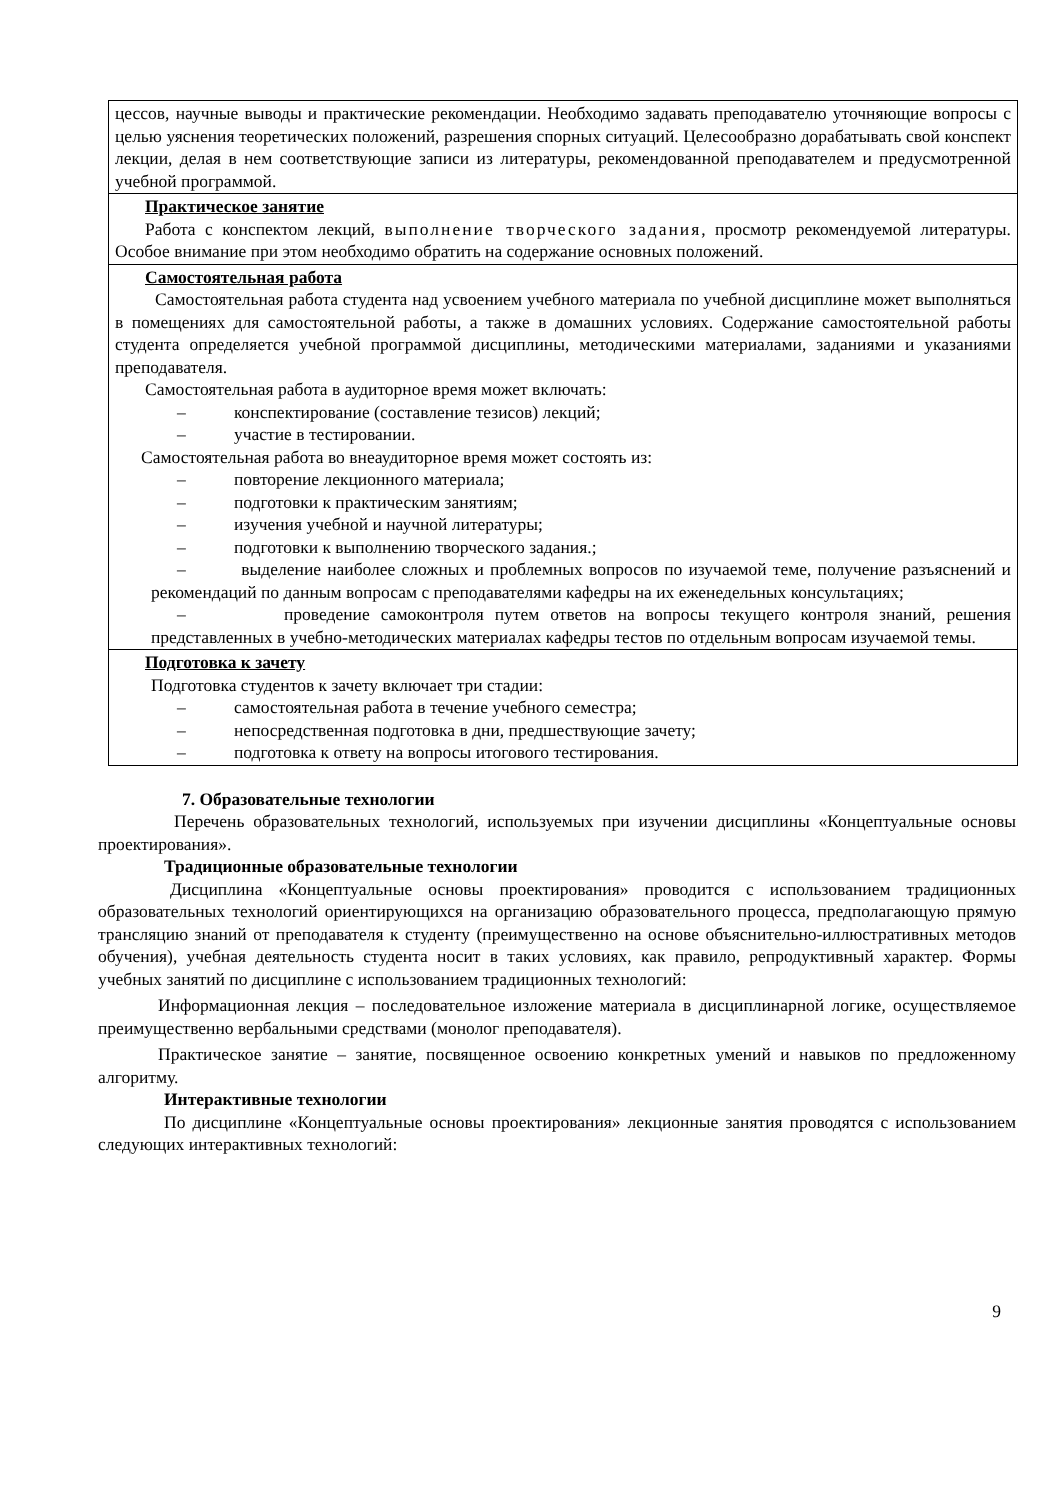| цессов, научные выводы и практические рекомендации. Необходимо задавать преподавателю уточняющие вопросы с целью уяснения теоретических положений, разрешения спорных ситуаций. Целесообразно дорабатывать свой конспект лекции, делая в нем соответствующие записи из литературы, рекомендованной преподавателем и предусмотренной учебной программой. |
| Практическое занятие Работа с конспектом лекций, выполнение творческого задания , просмотр рекомендуемой литературы. Особое внимание при этом необходимо обратить на содержание основных положений. |
| Самостоятельная работа Самостоятельная работа студента над усвоением учебного материала по учебной дисциплине может выполняться в помещениях для самостоятельной работы, а также в домашних условиях. Содержание самостоятельной работы студента определяется учебной программой дисциплины, методическими материалами, заданиями и указаниями преподавателя. Самостоятельная работа в аудиторное время может включать: – конспектирование (составление тезисов) лекций; – участие в тестировании. Самостоятельная работа во внеаудиторное время может состоять из: – повторение лекционного материала; – подготовки к практическим занятиям; – изучения учебной и научной литературы; – подготовки к выполнению творческого задания.; – выделение наиболее сложных и проблемных вопросов по изучаемой теме, получение разъяснений и рекомендаций по данным вопросам с преподавателями кафедры на их еженедельных консультациях; – проведение самоконтроля путем ответов на вопросы текущего контроля знаний, решения представленных в учебно-методических материалах кафедры тестов по отдельным вопросам изучаемой темы. |
| Подготовка к зачету Подготовка студентов к зачету включает три стадии: – самостоятельная работа в течение учебного семестра; – непосредственная подготовка в дни, предшествующие зачету; – подготовка к ответу на вопросы итогового тестирования. |
7. Образовательные технологии
Перечень образовательных технологий, используемых при изучении дисциплины «Концептуальные основы проектирования».
Традиционные образовательные технологии
Дисциплина «Концептуальные основы проектирования» проводится с использованием традиционных образовательных технологий ориентирующихся на организацию образовательного процесса, предполагающую прямую трансляцию знаний от преподавателя к студенту (преимущественно на основе объяснительно-иллюстративных методов обучения), учебная деятельность студента носит в таких условиях, как правило, репродуктивный характер. Формы учебных занятий по дисциплине с использованием традиционных технологий:
Информационная лекция – последовательное изложение материала в дисциплинарной логике, осуществляемое преимущественно вербальными средствами (монолог преподавателя).
Практическое занятие – занятие, посвященное освоению конкретных умений и навыков по предложенному алгоритму.
Интерактивные технологии
По дисциплине «Концептуальные основы проектирования» лекционные занятия проводятся с использованием следующих интерактивных технологий:
9